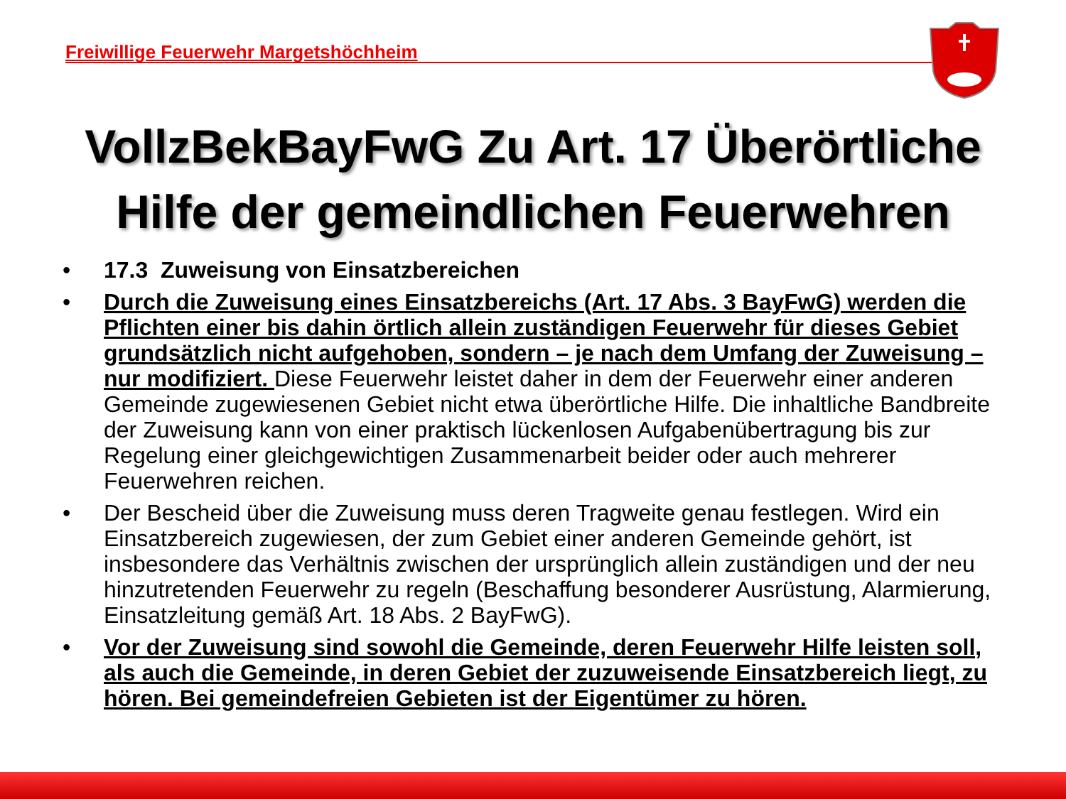Freiwillige Feuerwehr Margetshöchheim
VollzBekBayFwG Zu Art. 17 Überörtliche
Hilfe der gemeindlichen Feuerwehren
• 17.3 Zuweisung von Einsatzbereichen
• Durch die Zuweisung eines Einsatzbereichs (Art. 17 Abs. 3 BayFwG) werden die Pflichten einer bis dahin örtlich allein zuständigen Feuerwehr für dieses Gebiet grundsätzlich nicht aufgehoben, sondern – je nach dem Umfang der Zuweisung – nur modifiziert. Diese Feuerwehr leistet daher in dem der Feuerwehr einer anderen Gemeinde zugewiesenen Gebiet nicht etwa überörtliche Hilfe. Die inhaltliche Bandbreite der Zuweisung kann von einer praktisch lückenlosen Aufgabenübertragung bis zur Regelung einer gleichgewichtigen Zusammenarbeit beider oder auch mehrerer Feuerwehren reichen.
• Der Bescheid über die Zuweisung muss deren Tragweite genau festlegen. Wird ein Einsatzbereich zugewiesen, der zum Gebiet einer anderen Gemeinde gehört, ist insbesondere das Verhältnis zwischen der ursprünglich allein zuständigen und der neu hinzutretenden Feuerwehr zu regeln (Beschaffung besonderer Ausrüstung, Alarmierung, Einsatzleitung gemäß Art. 18 Abs. 2 BayFwG).
• Vor der Zuweisung sind sowohl die Gemeinde, deren Feuerwehr Hilfe leisten soll, als auch die Gemeinde, in deren Gebiet der zuzuweisende Einsatzbereich liegt, zu hören. Bei gemeindefreien Gebieten ist der Eigentümer zu hören.